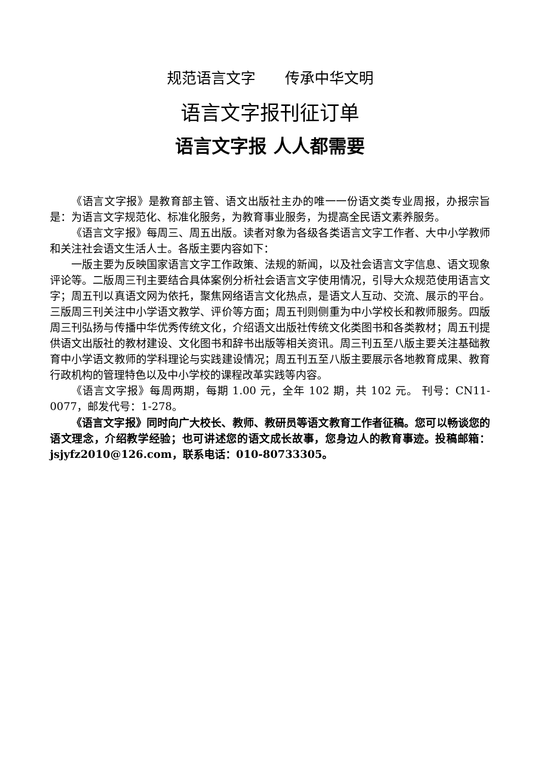规范语言文字　　传承中华文明
语言文字报刊征订单
语言文字报 人人都需要
《语言文字报》是教育部主管、语文出版社主办的唯一一份语文类专业周报，办报宗旨是：为语言文字规范化、标准化服务，为教育事业服务，为提高全民语文素养服务。
《语言文字报》每周三、周五出版。读者对象为各级各类语言文字工作者、大中小学教师和关注社会语文生活人士。各版主要内容如下：
一版主要为反映国家语言文字工作政策、法规的新闻，以及社会语言文字信息、语文现象评论等。二版周三刊主要结合具体案例分析社会语言文字使用情况，引导大众规范使用语言文字；周五刊以真语文网为依托，聚焦网络语言文化热点，是语文人互动、交流、展示的平台。三版周三刊关注中小学语文教学、评价等方面；周五刊则侧重为中小学校长和教师服务。四版周三刊弘扬与传播中华优秀传统文化，介绍语文出版社传统文化类图书和各类教材；周五刊提供语文出版社的教材建设、文化图书和辞书出版等相关资讯。周三刊五至八版主要关注基础教育中小学语文教师的学科理论与实践建设情况；周五刊五至八版主要展示各地教育成果、教育行政机构的管理特色以及中小学校的课程改革实践等内容。
《语言文字报》每周两期，每期 1.00 元，全年 102 期，共 102 元。 刊号：CN11-0077，邮发代号：1-278。
《语言文字报》同时向广大校长、教师、教研员等语文教育工作者征稿。您可以畅谈您的语文理念，介绍教学经验；也可讲述您的语文成长故事，您身边人的教育事迹。投稿邮箱：jsjyfz2010@126.com，联系电话：010-80733305。